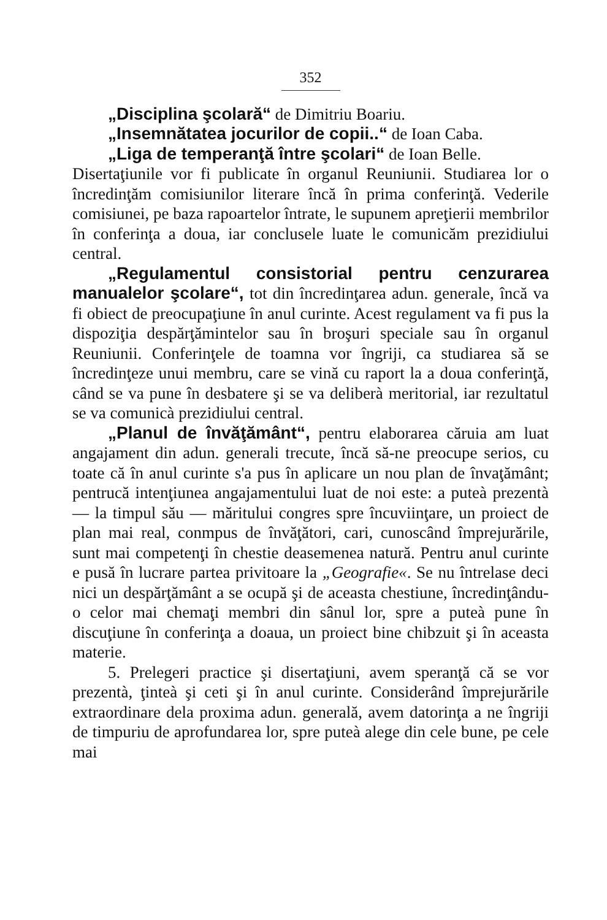352
„Disciplina şcolară“ de Dimitriu Boariu.
„Insemnătatea jocurilor de copii..“ de Ioan Caba.
„Liga de temperanţă între şcolari“ de Ioan Belle.
Disertaţiunile vor fi publicate în organul Reuniunii. Studiarea lor o încredinţăm comisiunilor literare încă în prima conferinţă. Vederile comisiunei, pe baza rapoartelor întrate, le supunem apreţierii membrilor în conferinţa a doua, iar conclusele luate le comunicăm prezidiului central.
„Regulamentul consistorial pentru cenzurarea manualelor şcolare“, tot din încredinţarea adun. generale, încă va fi obiect de preocupaţiune în anul curinte. Acest regulament va fi pus la dispoziţia despărţămintelor sau în broşuri speciale sau în organul Reuniunii. Conferinţele de toamna vor îngriji, ca studiarea să se încredinţeze unui membru, care se vină cu raport la a doua conferinţă, când se va pune în desbatere şi se va deliberà meritorial, iar rezultatul se va comunicà prezidiului central.
„Planul de învăţământ“, pentru elaborarea căruia am luat angajament din adun. generali trecute, încă să-ne preocupe serios, cu toate că în anul curinte s'a pus în aplicare un nou plan de învaţământ; pentrucă intenţiunea angajamentului luat de noi este: a puteà prezentà — la timpul său — măritului congres spre încuviinţare, un proiect de plan mai real, conmpus de învăţători, cari, cunoscând împrejurările, sunt mai competenţi în chestie deasemenea natură. Pentru anul curinte e pusă în lucrare partea privitoare la „Geografie«. Se nu întrelase deci nici un despărţământ a se ocupă şi de aceasta chestiune, încredinţându-o celor mai chemaţi membri din sânul lor, spre a puteà pune în discuţiune în conferinţa a doaua, un proiect bine chibzuit şi în aceasta materie.
5. Prelegeri practice şi disertaţiuni, avem speranţă că se vor prezentà, ţinteà şi ceti şi în anul curinte. Considerând împrejurările extraordinare dela proxima adun. generală, avem datorinţa a ne îngriji de timpuriu de aprofundarea lor, spre puteà alege din cele bune, pe cele mai